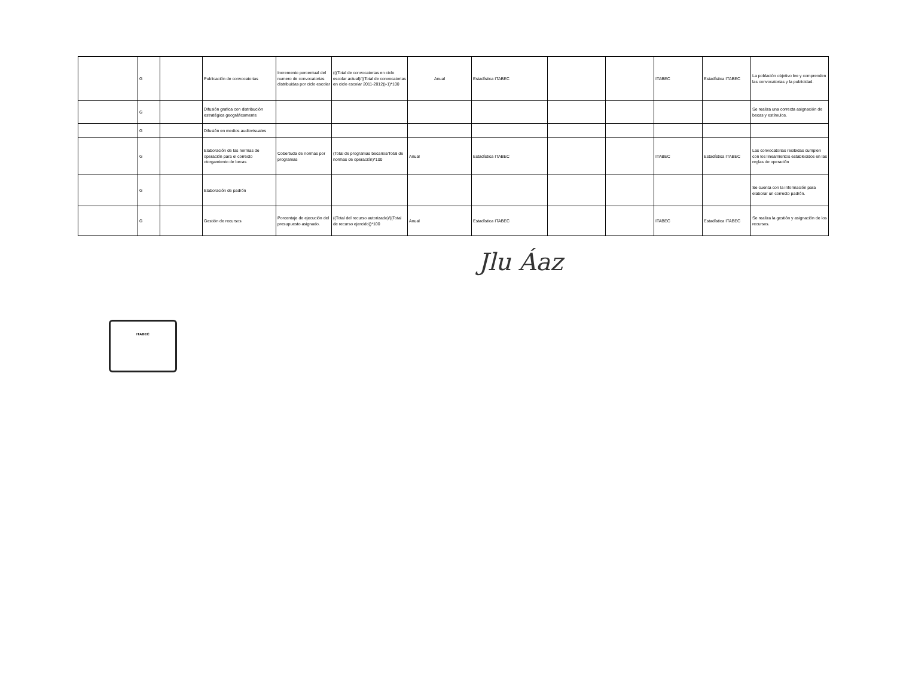| | G | | Publicación de convocatorias | Incremento porcentual del numero de convocatorias distribuidas por ciclo escolar | (((Total de convocatorias en ciclo escolar actual)/((Total de convocatorias en ciclo escolar 2011-2012))-1)*100 | Anual | Estadística ITABEC | | | ITABEC | Estadística ITABEC | La población objetivo lee y comprenden las convocatorias y la publicidad. |
| | G | | Difusión grafica con distribución estratégica geográficamente | | | | | | | | | Se realiza una correcta asignación de becas y estímulos. |
| | G | | Difusión en medios audiovisuales | | | | | | | | | |
| | G | | Elaboración de las normas de operación para el correcto otorgamiento de becas | Cobertuda de normas por programas | (Total de programas becarios/Total de normas de operación)*100 | Anual | Estadística ITABEC | | | ITABEC | Estadística ITABEC | Las convocatorias recibidas cumplen con los lineamientos establecidos en las reglas de operación |
| | G | | Elaboración de padrón | | | | | | | | | Se cuenta con la información para elaborar un correcto padrón. |
| | G | | Gestión de recursos | Porcentaje de ejecución del presupuesto asignado. | ((Total del recurso autorizado)/((Total de recurso ejercido))*100 | Anual | Estadística ITABEC | | | ITABEC | Estadística ITABEC | Se realiza la gestión y asignación de los recursos. |
Jlu Áaz
ITABEC